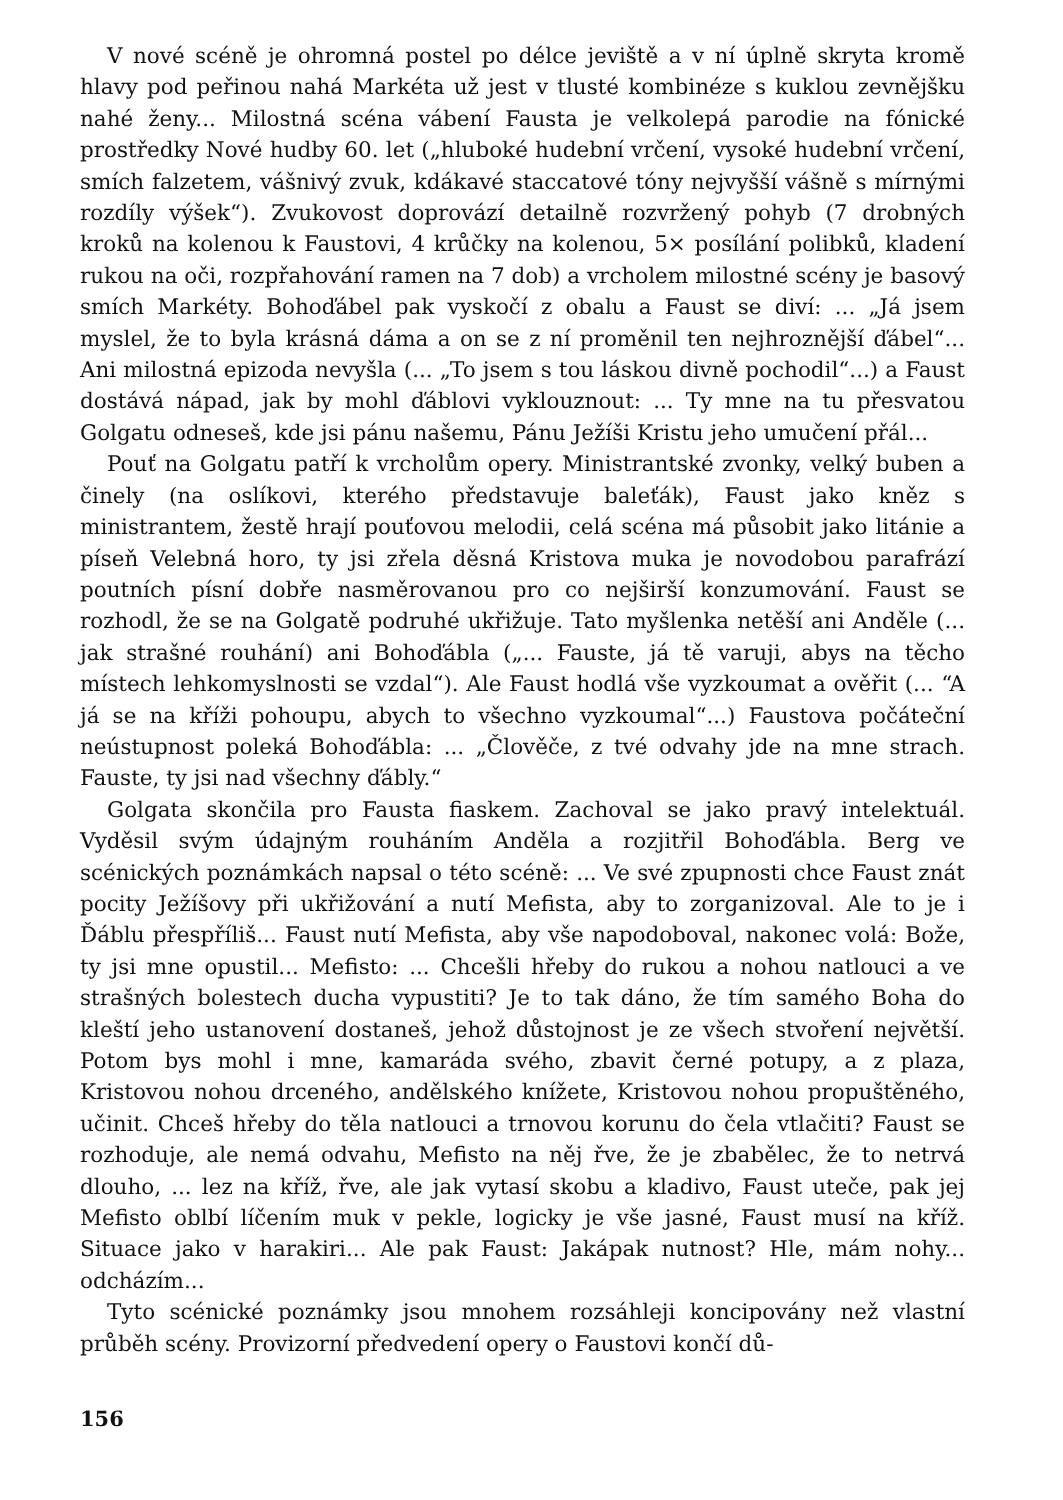V nové scéně je ohromná postel po délce jeviště a v ní úplně skryta kromě hlavy pod peřinou nahá Markéta už jest v tlusté kombinéze s kuklou zevnějšku nahé ženy... Milostná scéna vábení Fausta je velkolepá parodie na fónické prostředky Nové hudby 60. let („hluboké hudební vrčení, vysoké hudební vrčení, smích falzetem, vášnivý zvuk, kdákavé staccatové tóny nejvyšší vášně s mírnými rozdíly výšek“). Zvukovost doprovází detailně rozvržený pohyb (7 drobných kroků na kolenou k Faustovi, 4 krůčky na kolenou, 5× posílání polibků, kladení rukou na oči, rozpřahování ramen na 7 dob) a vrcholem milostné scény je basový smích Markéty. Bohoďábel pak vyskočí z obalu a Faust se diví: ... „Já jsem myslel, že to byla krásná dáma a on se z ní proměnil ten nejhroznější ďábel“... Ani milostná epizoda nevyšla (... „To jsem s tou láskou divně pochodil“...) a Faust dostává nápad, jak by mohl ďáblovi vyklouznout: ... Ty mne na tu přesvatou Golgatu odneseš, kde jsi pánu našemu, Pánu Ježíši Kristu jeho umučení přál...
Pouť na Golgatu patří k vrcholům opery. Ministrantské zvonky, velký buben a činely (na oslíkovi, kterého představuje baleťák), Faust jako kněz s ministrantem, žestě hrají pouťovou melodii, celá scéna má působit jako litánie a píseň Velebná horo, ty jsi zřela děsná Kristova muka je novodobou parafrází poutních písní dobře nasměrovanou pro co nejširší konzumování. Faust se rozhodl, že se na Golgatě podruhé ukřižuje. Tato myšlenka netěší ani Anděle (... jak strašné rouhání) ani Bohoďábla („... Fauste, já tě varuji, abys na těcho místech lehkomyslnosti se vzdal“). Ale Faust hodlá vše vyzkoumat a ověřit (... “A já se na kříži pohoupu, abych to všechno vyzkoumal“...) Faustova počáteční neústupnost poleká Bohoďábla: ... „Člověče, z tvé odvahy jde na mne strach. Fauste, ty jsi nad všechny ďábly.“
Golgata skončila pro Fausta fiaskem. Zachoval se jako pravý intelektuál. Vyděsil svým údajným rouháním Anděla a rozjitřil Bohoďábla. Berg ve scénických poznámkách napsal o této scéně: ... Ve své zpupnosti chce Faust znát pocity Ježíšovy při ukřižování a nutí Mefista, aby to zorganizoval. Ale to je i Ďáblu přespříliš... Faust nutí Mefista, aby vše napodoboval, nakonec volá: Bože, ty jsi mne opustil... Mefisto: ... Chcešli hřeby do rukou a nohou natlouci a ve strašných bolestech ducha vypustiti? Je to tak dáno, že tím samého Boha do kleští jeho ustanovení dostaneš, jehož důstojnost je ze všech stvoření největší. Potom bys mohl i mne, kamaráda svého, zbavit černé potupy, a z plaza, Kristovou nohou drceného, andělského knížete, Kristovou nohou propuštěného, učinit. Chceš hřeby do těla natlouci a trnovou korunu do čela vtlačiti? Faust se rozhoduje, ale nemá odvahu, Mefisto na něj řve, že je zbabělec, že to netrvá dlouho, ... lez na kříž, řve, ale jak vytasí skobu a kladivo, Faust uteče, pak jej Mefisto oblbí líčením muk v pekle, logicky je vše jasné, Faust musí na kříž. Situace jako v harakiri... Ale pak Faust: Jakápak nutnost? Hle, mám nohy... odcházím...
Tyto scénické poznámky jsou mnohem rozsáhleji koncipovány než vlastní průběh scény. Provizorní předvedení opery o Faustovi končí dů-
156